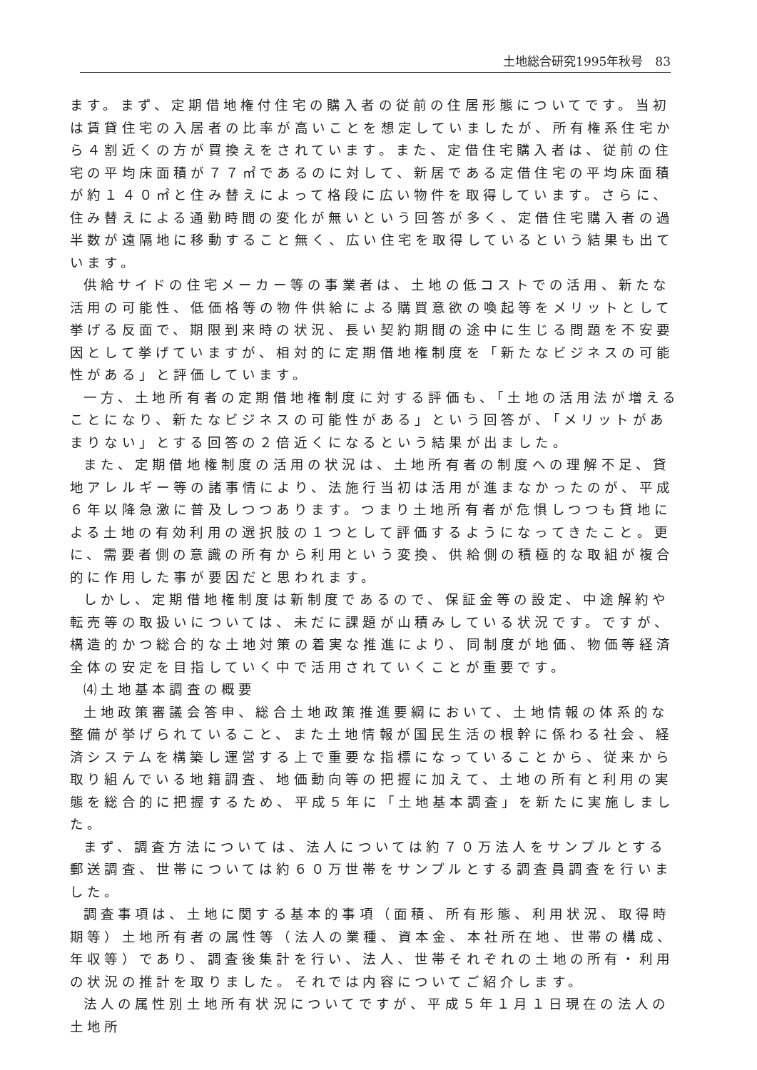土地総合研究1995年秋号　83
ます。まず、定期借地権付住宅の購入者の従前の住居形態についてです。当初は賃貸住宅の入居者の比率が高いことを想定していましたが、所有権系住宅から４割近くの方が買換えをされています。また、定借住宅購入者は、従前の住宅の平均床面積が７７㎡であるのに対して、新居である定借住宅の平均床面積が約１４０㎡と住み替えによって格段に広い物件を取得しています。さらに、住み替えによる通勤時間の変化が無いという回答が多く、定借住宅購入者の過半数が遠隔地に移動すること無く、広い住宅を取得しているという結果も出ています。
供給サイドの住宅メーカー等の事業者は、土地の低コストでの活用、新たな活用の可能性、低価格等の物件供給による購買意欲の喚起等をメリットとして挙げる反面で、期限到来時の状況、長い契約期間の途中に生じる問題を不安要因として挙げていますが、相対的に定期借地権制度を「新たなビジネスの可能性がある」と評価しています。
一方、土地所有者の定期借地権制度に対する評価も、「土地の活用法が増えることになり、新たなビジネスの可能性がある」という回答が、「メリットがあまりない」とする回答の２倍近くになるという結果が出ました。
また、定期借地権制度の活用の状況は、土地所有者の制度への理解不足、貸地アレルギー等の諸事情により、法施行当初は活用が進まなかったのが、平成６年以降急激に普及しつつあります。つまり土地所有者が危惧しつつも貸地による土地の有効利用の選択肢の１つとして評価するようになってきたこと。更に、需要者側の意識の所有から利用という変換、供給側の積極的な取組が複合的に作用した事が要因だと思われます。
しかし、定期借地権制度は新制度であるので、保証金等の設定、中途解約や転売等の取扱いについては、未だに課題が山積みしている状況です。ですが、構造的かつ総合的な土地対策の着実な推進により、同制度が地価、物価等経済全体の安定を目指していく中で活用されていくことが重要です。
⑷土地基本調査の概要
土地政策審議会答申、総合土地政策推進要綱において、土地情報の体系的な整備が挙げられていること、また土地情報が国民生活の根幹に係わる社会、経済システムを構築し運営する上で重要な指標になっていることから、従来から取り組んでいる地籍調査、地価動向等の把握に加えて、土地の所有と利用の実態を総合的に把握するため、平成５年に「土地基本調査」を新たに実施しました。
まず、調査方法については、法人については約７０万法人をサンプルとする郵送調査、世帯については約６０万世帯をサンプルとする調査員調査を行いました。
調査事項は、土地に関する基本的事項（面積、所有形態、利用状況、取得時期等）土地所有者の属性等（法人の業種、資本金、本社所在地、世帯の構成、年収等）であり、調査後集計を行い、法人、世帯それぞれの土地の所有・利用の状況の推計を取りました。それでは内容についてご紹介します。
法人の属性別土地所有状況についてですが、平成５年１月１日現在の法人の土地所